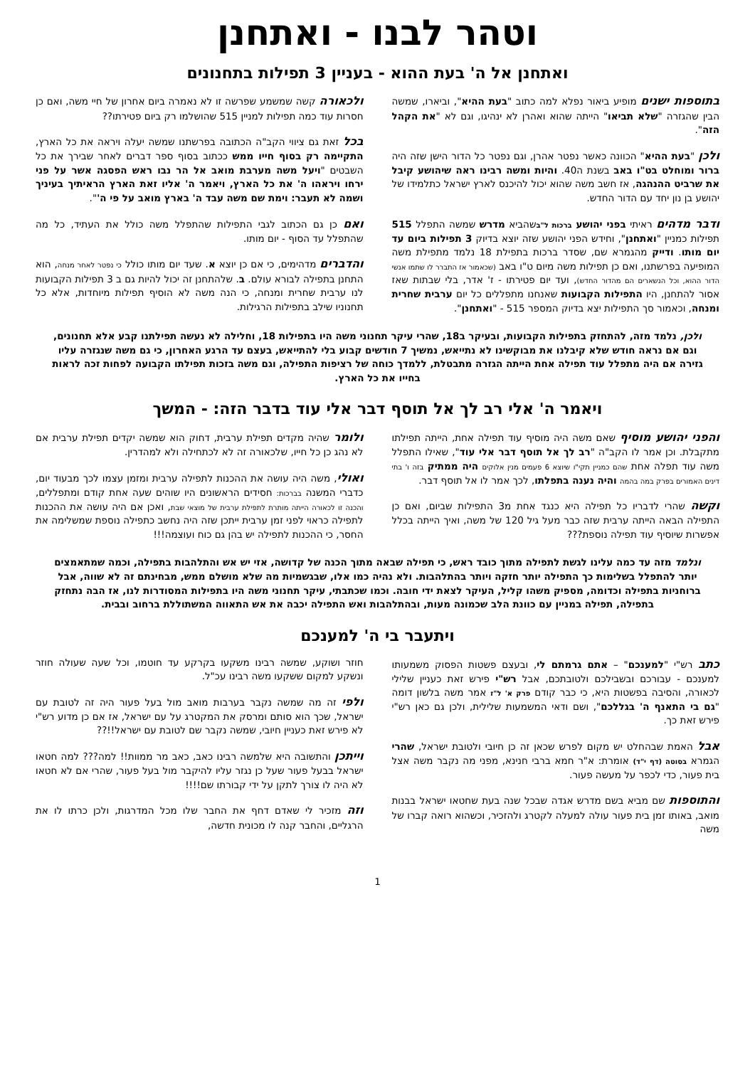וטהר לבנו - ואתחנן
ואתחנן אל ה' בעת ההוא - בעניין 3 תפילות בתחנונים
בתוספות ישנים מופיע ביאור נפלא למה כתוב "בעת ההיא", וביארו, שמשה הבין שהגזרה "שלא תביאו" הייתה שהוא ואהרן לא ינהיגו, וגם לא "את הקהל הזה".
ולכן "בעת ההיא" הכוונה כאשר נפטר אהרן, וגם נפטר כל הדור הישן שזה היה ברור ומוחלט בט"ו באב בשנת ה40. והיות ומשה רבינו ראה שיהושע קיבל את שרביט ההנהגה, אז חשב משה שהוא יכול להיכנס לארץ ישראל כתלמידו של יהושע בן נון יחד עם הדור החדש.
ודבר מדהים ראיתי בפני יהושע ברכות ל"בשהביא מדרש שמשה התפלל 515 תפילות כמניין "ואתחנן", וחידש הפני יהושע שזה יוצא בדיוק 3 תפילות ביום עד יום מותו. ודייק מהגמרא שם, שסדר ברכות בתפילת 18 נלמד מתפילת משה המופיעה בפרשתנו, ואם כן תפילות משה מיום ט"ו באב (שכאמור אז התברר לו שתמו אנשי הדור ההוא, וכל הנשארים הם מהדור החדש), ועד יום פטירתו - ז' אדר, בלי שבתות שאז אסור להתחנן, היו התפילות הקבועות שאנחנו מתפללים כל יום ערבית שחרית ומנחה, וכאמור סך התפילות יצא בדיוק המספר 515 - "ואתחנן".
ולכאורה קשה שמשמע שפרשה זו לא נאמרה ביום אחרון של חיי משה, ואם כן חסרות עוד כמה תפילות למניין 515 שהושלמו רק ביום פטירתו??
בכל זאת גם ציווי הקב"ה הכתובה בפרשתנו שמשה יעלה ויראה את כל הארץ, התקיימה רק בסוף חייו ממש ככתוב בסוף ספר דברים לאחר שבירך את כל השבטים "ויעל משה מערבת מואב אל הר נבו ראש הפסגה אשר על פני ירחו ויראהו ה' את כל הארץ, ויאמר ה' אליו זאת הארץ הראיתיך בעיניך ושמה לא תעבר: וימת שם משה עבד ה' בארץ מואב על פי ה'".
ואם כן גם הכתוב לגבי התפילות שהתפלל משה כולל את העתיד, כל מה שהתפלל עד הסוף - יום מותו.
והדברים מדהימים, כי אם כן יוצא א. שעד יום מותו כולל כי נפטר לאחר מנחה, הוא התחנן בתפילה לבורא עולם. ב. שלהתחנן זה יכול להיות גם ב 3 תפילות הקבועות לנו ערבית שחרית ומנחה, כי הנה משה לא הוסיף תפילות מיוחדות, אלא כל תחנוניו שילב בתפילות הרגילות.
ולכן, נלמד מזה, להתחזק בתפילות הקבועות, ובעיקר ב18, שהרי עיקר תחנוני משה היו בתפילות 18, וחלילה לא נעשה תפילתנו קבע אלא תחנונים, וגם אם נראה חודש שלא קיבלנו את מבוקשינו לא נתייאש, נמשיך 7 חודשים קבוע בלי להתייאש, בעצם עד הרגע האחרון, כי גם משה שנגזרה עליו גזירה אם היה מתפלל עוד תפילה אחת הייתה הגזרה מתבטלת, ללמדך כוחה של רציפות התפילה, וגם משה בזכות תפילתו הקבועה לפחות זכה לראות בחייו את כל הארץ.
ויאמר ה' אלי רב לך אל תוסף דבר אלי עוד בדבר הזה: - המשך
והפני יהושע מוסיף שאם משה היה מוסיף עוד תפילה אחת, הייתה תפילתו מתקבלת. וכן אמר לו הקב"ה "רב לך אל תוסף דבר אלי עוד", שאילו התפלל משה עוד תפלה אחת שהם כמניין תקי"ו שיוצא 6 פעמים מנין אלוקים היה ממתיק בזה ו' בתי דינים האמורים בפרק במה בהמה והיה נענה בתפלתו, לכך אמר לו אל תוסף דבר.
וקשה שהרי לדבריו כל תפילה היא כנגד אחת מ3 התפילות שביום, ואם כן התפילה הבאה הייתה ערבית שזה כבר מעל גיל 120 של משה, ואיך הייתה בכלל אפשרות שיוסיף עוד תפילה נוספת???
ולומר שהיה מקדים תפילת ערבית, דחוק הוא שמשה יקדים תפילת ערבית אם לא נהג כן כל חייו, שלכאורה זה לא לכתחילה ולא למהדרין.
ואולי, משה היה עושה את ההכנות לתפילה ערבית ומזמן עצמו לכך מבעוד יום, כדברי המשנה בברכות: חסידים הראשונים היו שוהים שעה אחת קודם ומתפללים, והכנה זו לכאורה הייתה מותרת לתפילת ערבית של מוצאי שבת, ואכן אם היה עושה את ההכנות לתפילה כראוי לפני זמן ערבית ייתכן שזה היה נחשב כתפילה נוספת שמשלימה את החסר, כי ההכנות לתפילה יש בהן גם כוח ועוצמה!!!
ונלמד מזה עד כמה עלינו לגשת לתפילה מתוך כובד ראש, כי תפילה שבאה מתוך הכנה של קדושה, אזי יש אש והתלהבות בתפילה, וכמה שמתאמצים יותר להתפלל בשלימות כך התפילה יותר חזקה ויותר בהתלהבות. ולא נהיה כמו אלו, שבגשמיות מה שלא מושלם ממש, מבחינתם זה לא שווה, אבל ברוחניות בתפילה וכדומה, מספיק משהו קליל, העיקר לצאת ידי חובה. וכמו שכתבתי, עיקר תחנוני משה היו בתפילות המסודרות לנו, אז הבה נתחזק בתפילה, תפילה במניין עם כוונת הלב שכמונה מעות, ובהתלהבות ואש התפילה יכבה את אש התאווה המשתוללת ברחוב ובבית.
ויתעבר בי ה' למענכם
כתב רש"י "למענכם" – אתם גרמתם לי, ובעצם פשטות הפסוק משמעותו למענכם - עבורכם ובשבילכם ולטובתכם, אבל רש"י פירש זאת כעניין שלילי לכאורה, והסיבה בפשטות היא, כי כבר קודם פרק א' ל"ז אמר משה בלשון דומה "גם בי התאנף ה' בגללכם", ושם ודאי המשמעות שלילית, ולכן גם כאן רש"י פירש זאת כך.
אבל האמת שבהחלט יש מקום לפרש שכאן זה כן חיובי ולטובת ישראל, שהרי הגמרא בסוטה (דף י"ד) אומרת: א"ר חמא ברבי חנינא, מפני מה נקבר משה אצל בית פעור, כדי לכפר על מעשה פעור.
והתוספות שם מביא בשם מדרש אגדה שבכל שנה בעת שחטאו ישראל בבנות מואב, באותו זמן בית פעור עולה למעלה לקטרג ולהזכיר, וכשהוא רואה קברו של משה
חוזר ושוקע, שמשה רבינו משקעו בקרקע עד חוטמו, וכל שעה שעולה חוזר ונשקע למקום ששקעו משה רבינו עכ"ל.
ולפי זה מה שמשה נקבר בערבות מואב מול בעל פעור היה זה לטובת עם ישראל, שכך הוא סותם ומרסק את המקטרג על עם ישראל, אז אם כן מדוע רש"י לא פירש זאת כעניין חיובי, שמשה נקבר שם לטובת עם ישראל!!??
וייתכן והתשובה היא שלמשה רבינו כאב, כאב מר ממוות!! למה??? למה חטאו ישראל בבעל פעור שעל כן נגזר עליו להיקבר מול בעל פעור, שהרי אם לא חטאו לא היה לו צורך לתקן על ידי קבורתו שם!!!!
וזה מזכיר לי שאדם דחף את החבר שלו מכל המדרגות, ולכן כרתו לו את הרגליים, והחבר קנה לו מכונית חדשה,
1